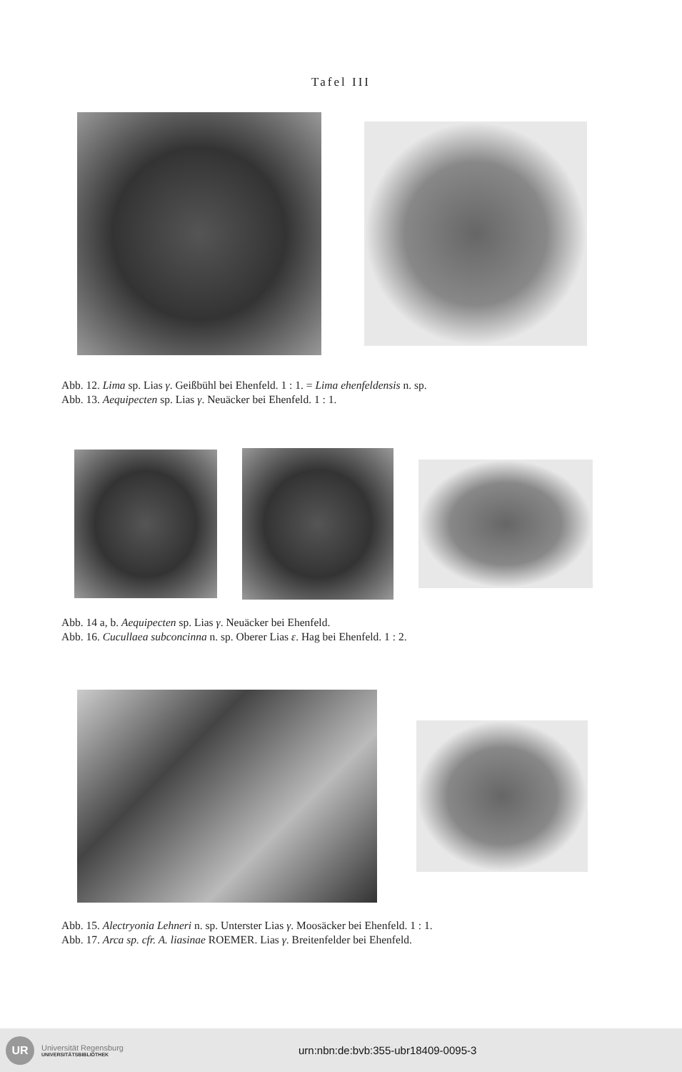Tafel III
Abb. 12. Lima sp. Lias γ. Geißbühl bei Ehenfeld. 1 : 1. = Lima ehenfeldensis n. sp.
Abb. 13. Aequipecten sp. Lias γ. Neuäcker bei Ehenfeld. 1 : 1.
Abb. 14 a, b. Aequipecten sp. Lias γ. Neuäcker bei Ehenfeld.
Abb. 16. Cucullaea subconcinna n. sp. Oberer Lias ε. Hag bei Ehenfeld. 1 : 2.
Abb. 15. Alectryonia Lehneri n. sp. Unterster Lias γ. Moosäcker bei Ehenfeld. 1 : 1.
Abb. 17. Arca sp. cfr. A. liasinae ROEMER. Lias γ. Breitenfelder bei Ehenfeld.
UR
Universität Regensburg
UNIVERSITÄTSBIBLIOTHEK
urn:nbn:de:bvb:355-ubr18409-0095-3